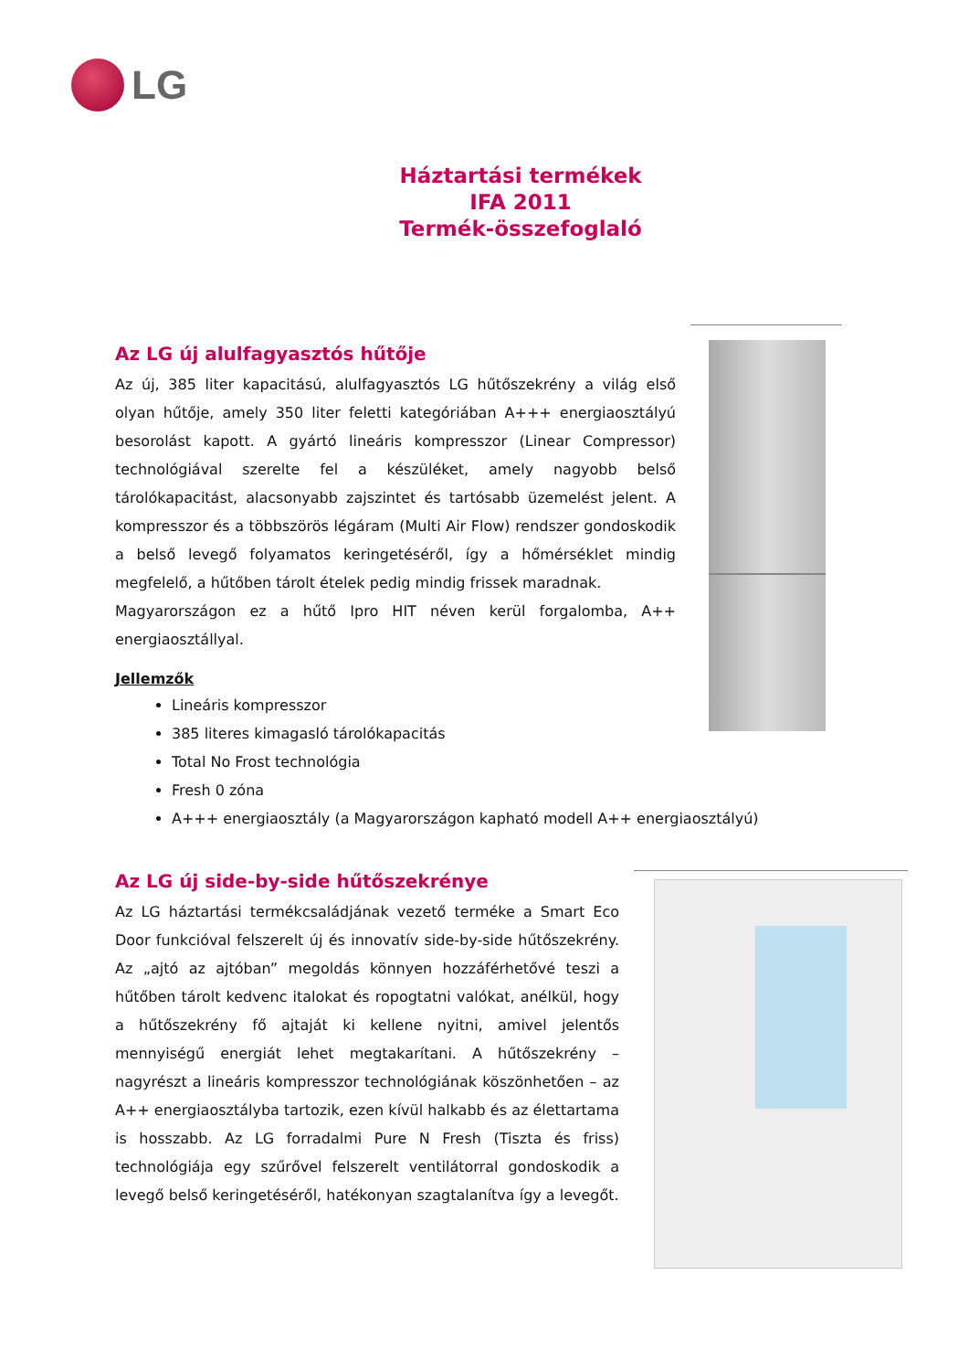LG
Háztartási termékek
IFA 2011
Termék-összefoglaló
Az LG új alulfagyasztós hűtője
Az új, 385 liter kapacitású, alulfagyasztós LG hűtőszekrény a világ első olyan hűtője, amely 350 liter feletti kategóriában A+++ energiaosztályú besorolást kapott. A gyártó lineáris kompresszor (Linear Compressor) technológiával szerelte fel a készüléket, amely nagyobb belső tárolókapacitást, alacsonyabb zajszintet és tartósabb üzemelést jelent. A kompresszor és a többszörös légáram (Multi Air Flow) rendszer gondoskodik a belső levegő folyamatos keringetéséről, így a hőmérséklet mindig megfelelő, a hűtőben tárolt ételek pedig mindig frissek maradnak.
Magyarországon ez a hűtő Ipro HIT néven kerül forgalomba, A++ energiaosztállyal.
Jellemzők
Lineáris kompresszor
385 literes kimagasló tárolókapacitás
Total No Frost technológia
Fresh 0 zóna
A+++ energiaosztály (a Magyarországon kapható modell A++ energiaosztályú)
Az LG új side-by-side hűtőszekrénye
Az LG háztartási termékcsaládjának vezető terméke a Smart Eco Door funkcióval felszerelt új és innovatív side-by-side hűtőszekrény. Az „ajtó az ajtóban” megoldás könnyen hozzáférhetővé teszi a hűtőben tárolt kedvenc italokat és ropogtatni valókat, anélkül, hogy a hűtőszekrény fő ajtaját ki kellene nyitni, amivel jelentős mennyiségű energiát lehet megtakarítani. A hűtőszekrény – nagyrészt a lineáris kompresszor technológiának köszönhetően – az A++ energiaosztályba tartozik, ezen kívül halkabb és az élettartama is hosszabb. Az LG forradalmi Pure N Fresh (Tiszta és friss) technológiája egy szűrővel felszerelt ventilátorral gondoskodik a levegő belső keringetéséről, hatékonyan szagtalanítva így a levegőt.